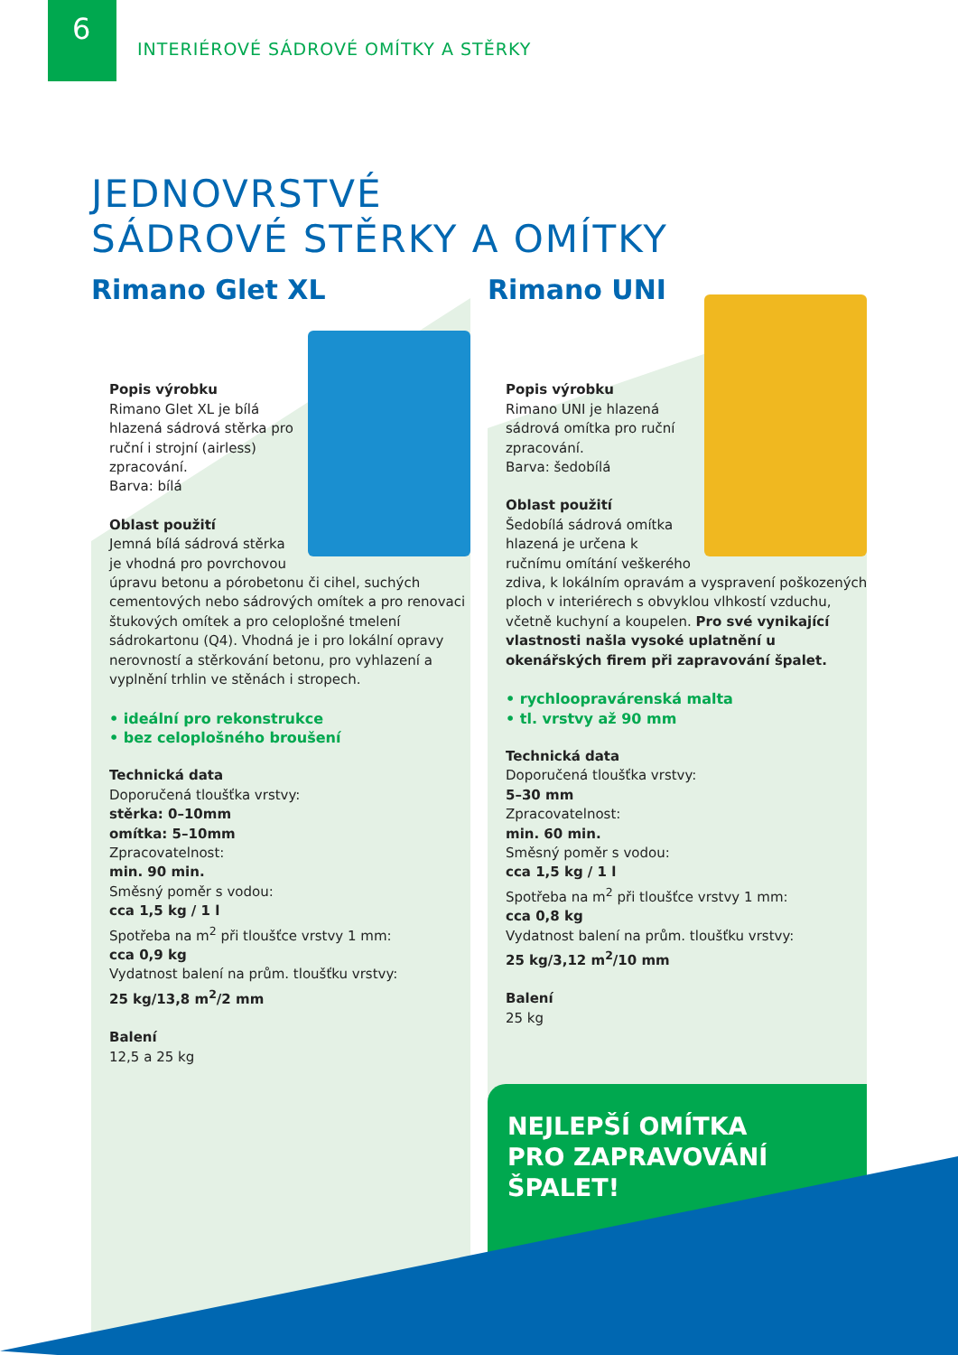6
INTERIÉROVÉ SÁDROVÉ OMÍTKY A STĚRKY
JEDNOVRSTVÉ
SÁDROVÉ STĚRKY A OMÍTKY
Rimano Glet XL
Popis výrobku
Rimano Glet XL je bílá hlazená sádrová stěrka pro ruční i strojní (airless) zpracování.
Barva: bílá
Oblast použití
Jemná bílá sádrová stěrka je vhodná pro povrchovou úpravu betonu a pórobetonu či cihel, suchých cementových nebo sádrových omítek a pro renovaci štukových omítek a pro celoplošné tmelení sádrokartonu (Q4). Vhodná je i pro lokální opravy nerovností a stěrkování betonu, pro vyhlazení a vyplnění trhlin ve stěnách i stropech.
• ideální pro rekonstrukce
• bez celoplošného broušení
Technická data
Doporučená tloušťka vrstvy:
stěrka: 0–10mm
omítka: 5–10mm
Zpracovatelnost:
min. 90 min.
Směsný poměr s vodou:
cca 1,5 kg / 1 l
Spotřeba na m<sup>2</sup> při tloušťce vrstvy 1 mm:
cca 0,9 kg
Vydatnost balení na prům. tloušťku vrstvy:
25 kg/13,8 m<sup>2</sup>/2 mm
Balení
12,5 a 25 kg
Rimano UNI
Popis výrobku
Rimano UNI je hlazená sádrová omítka pro ruční zpracování.
Barva: šedobílá
Oblast použití
Šedobílá sádrová omítka hlazená je určena k ručnímu omítání veškerého zdiva, k lokálním opravám a vyspravení poškozených ploch v interiérech s obvyklou vlhkostí vzduchu, včetně kuchyní a koupelen. Pro své vynikající vlastnosti našla vysoké uplatnění u okenářských firem při zapravování špalet.
• rychloopravárenská malta
• tl. vrstvy až 90 mm
Technická data
Doporučená tloušťka vrstvy:
5–30 mm
Zpracovatelnost:
min. 60 min.
Směsný poměr s vodou:
cca 1,5 kg / 1 l
Spotřeba na m<sup>2</sup> při tloušťce vrstvy 1 mm:
cca 0,8 kg
Vydatnost balení na prům. tloušťku vrstvy:
25 kg/3,12 m<sup>2</sup>/10 mm
Balení
25 kg
NEJLEPŠÍ OMÍTKA
PRO ZAPRAVOVÁNÍ
ŠPALET!